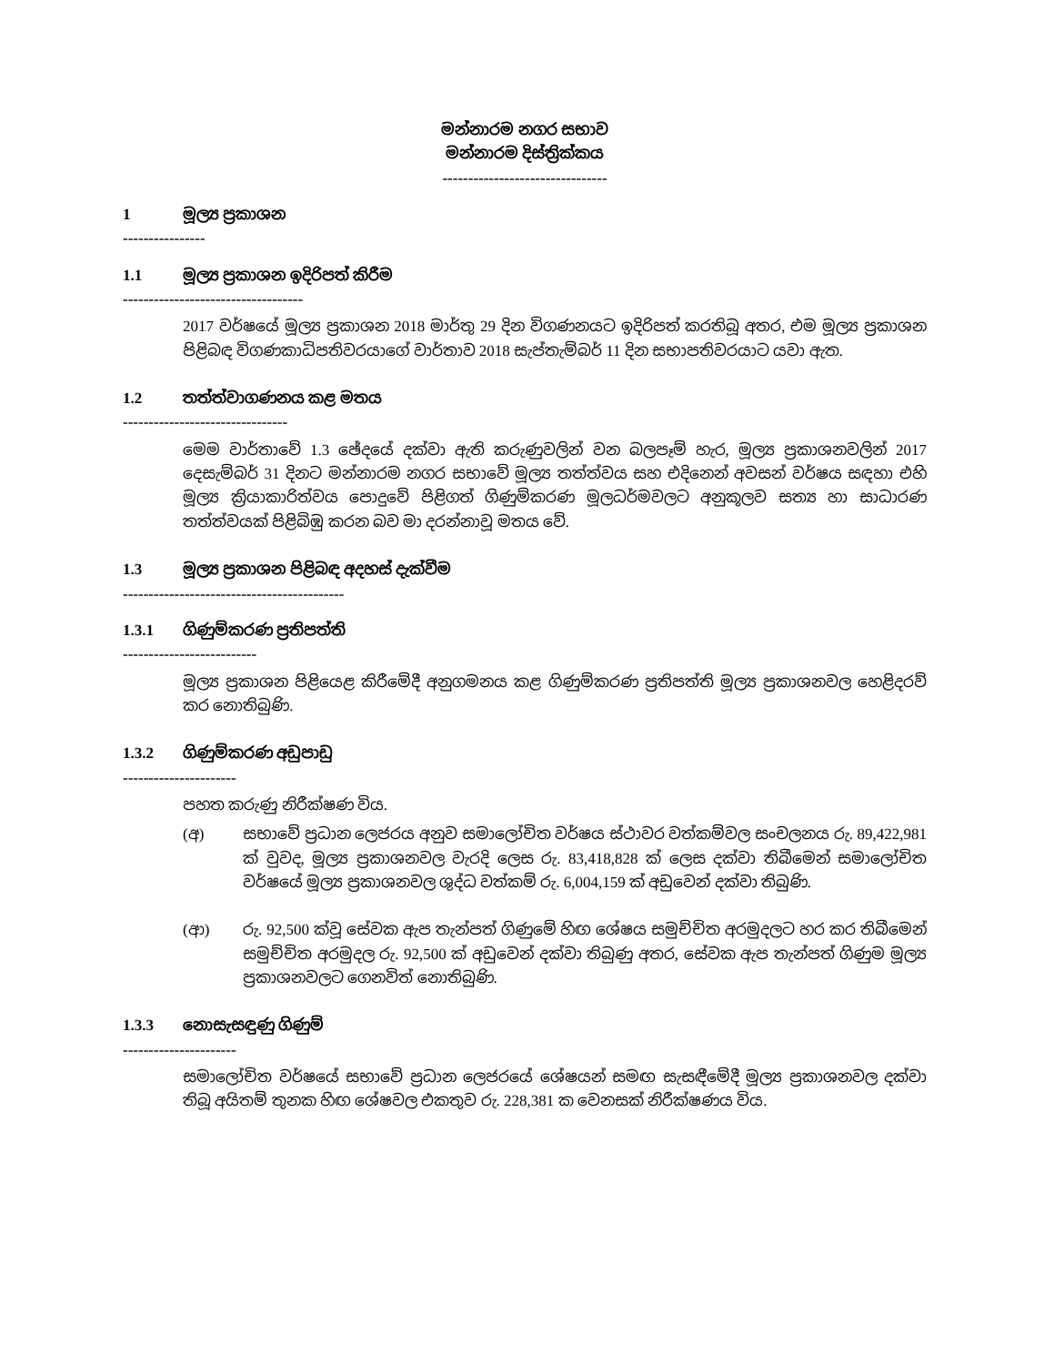මන්නාරම නගර සභාව
මන්නාරම දිස්ත්‍රික්කය
--------------------------------
1 මූල්‍ය ප්‍රකාශන
----------------
1.1 මූල්‍ය ප්‍රකාශන ඉදිරිපත් කිරීම
-----------------------------------
2017 වර්ෂයේ මූල්‍ය ප්‍රකාශන 2018 මාර්තු 29 දින විගණනයට ඉදිරිපත් කරතිබූ අතර, එම මූල්‍ය ප්‍රකාශන පිළිබඳ විගණකාධිපතිවරයාගේ වාර්තාව 2018 සැප්තැම්බර් 11 දින සභාපතිවරයාට යවා ඇත.
1.2 තත්ත්වාගණනය කළ මතය
--------------------------------
මෙම වාර්තාවේ 1.3 ඡේදයේ දක්වා ඇති කරුණුවලින් වන බලපෑම් හැර, මූල්‍ය ප්‍රකාශනවලින් 2017 දෙසැම්බර් 31 දිනට මන්නාරම නගර සභාවේ මූල්‍ය තත්ත්වය සහ එදිනෙන් අවසන් වර්ෂය සඳහා එහි මූල්‍ය ක්‍රියාකාරිත්වය පොදුවේ පිළිගත් ගිණුම්කරණ මූලධර්මවලට අනුකූලව සත්‍ය හා සාධාරණ තත්ත්වයක් පිළිබිඹු කරන බව මා දරන්නාවූ මතය වේ.
1.3 මූල්‍ය ප්‍රකාශන පිළිබඳ අදහස් දැක්වීම
-------------------------------------------
1.3.1 ගිණුම්කරණ ප්‍රතිපත්ති
--------------------------
මූල්‍ය ප්‍රකාශන පිළියෙළ කිරීමේදී අනුගමනය කළ ගිණුම්කරණ ප්‍රතිපත්ති මූල්‍ය ප්‍රකාශනවල හෙළිදරව් කර නොතිබුණි.
1.3.2 ගිණුම්කරණ අඩුපාඩු
----------------------
පහත කරුණු නිරීක්ෂණ විය.
(අ) සභාවේ ප්‍රධාන ලෙජරය අනුව සමාලෝචිත වර්ෂය ස්ථාවර වත්කම්වල සංචලනය රු. 89,422,981 ක් වුවද, මූල්‍ය ප්‍රකාශනවල වැරදි ලෙස රු. 83,418,828 ක් ලෙස දක්වා තිබීමෙන් සමාලෝචිත වර්ෂයේ මූල්‍ය ප්‍රකාශනවල ශුද්ධ වත්කම් රු. 6,004,159 ක් අඩුවෙන් දක්වා තිබුණි.
(ආ) රු. 92,500 ක්වූ සේවක ඇප තැන්පත් ගිණුමේ හිඟ ශේෂය සමුච්චිත අරමුදලට හර කර තිබීමෙන් සමුච්චිත අරමුදල රු. 92,500 ක් අඩුවෙන් දක්වා තිබුණු අතර, සේවක ඇප තැන්පත් ගිණුම මූල්‍ය ප්‍රකාශනවලට ගෙනවිත් නොතිබුණි.
1.3.3 නොසැසඳුණු ගිණුම්
----------------------
සමාලෝචිත වර්ෂයේ සභාවේ ප්‍රධාන ලෙජරයේ ශේෂයන් සමඟ සැසඳීමේදී මූල්‍ය ප්‍රකාශනවල දක්වා තිබූ අයිතම් තුනක හිඟ ශේෂවල එකතුව රු. 228,381 ක වෙනසක් නිරීක්ෂණය විය.